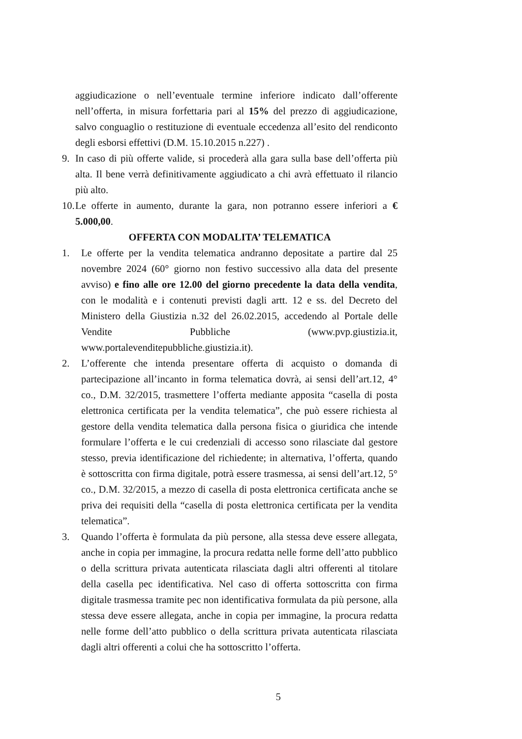aggiudicazione o nell’eventuale termine inferiore indicato dall’offerente nell’offerta, in misura forfettaria pari al 15% del prezzo di aggiudicazione, salvo conguaglio o restituzione di eventuale eccedenza all’esito del rendiconto degli esborsi effettivi (D.M. 15.10.2015 n.227) .
9. In caso di più offerte valide, si procederà alla gara sulla base dell’offerta più alta. Il bene verrà definitivamente aggiudicato a chi avrà effettuato il rilancio più alto.
10. Le offerte in aumento, durante la gara, non potranno essere inferiori a € 5.000,00.
OFFERTA CON MODALITA’ TELEMATICA
1. Le offerte per la vendita telematica andranno depositate a partire dal 25 novembre 2024 (60° giorno non festivo successivo alla data del presente avviso) e fino alle ore 12.00 del giorno precedente la data della vendita, con le modalità e i contenuti previsti dagli artt. 12 e ss. del Decreto del Ministero della Giustizia n.32 del 26.02.2015, accedendo al Portale delle Vendite Pubbliche (www.pvp.giustizia.it, www.portalevenditepubbliche.giustizia.it).
2. L’offerente che intenda presentare offerta di acquisto o domanda di partecipazione all’incanto in forma telematica dovrà, ai sensi dell’art.12, 4° co., D.M. 32/2015, trasmettere l’offerta mediante apposita “casella di posta elettronica certificata per la vendita telematica”, che può essere richiesta al gestore della vendita telematica dalla persona fisica o giuridica che intende formulare l’offerta e le cui credenziali di accesso sono rilasciate dal gestore stesso, previa identificazione del richiedente; in alternativa, l’offerta, quando è sottoscritta con firma digitale, potrà essere trasmessa, ai sensi dell’art.12, 5° co., D.M. 32/2015, a mezzo di casella di posta elettronica certificata anche se priva dei requisiti della “casella di posta elettronica certificata per la vendita telematica”.
3. Quando l’offerta è formulata da più persone, alla stessa deve essere allegata, anche in copia per immagine, la procura redatta nelle forme dell’atto pubblico o della scrittura privata autenticata rilasciata dagli altri offerenti al titolare della casella pec identificativa. Nel caso di offerta sottoscritta con firma digitale trasmessa tramite pec non identificativa formulata da più persone, alla stessa deve essere allegata, anche in copia per immagine, la procura redatta nelle forme dell’atto pubblico o della scrittura privata autenticata rilasciata dagli altri offerenti a colui che ha sottoscritto l’offerta.
5